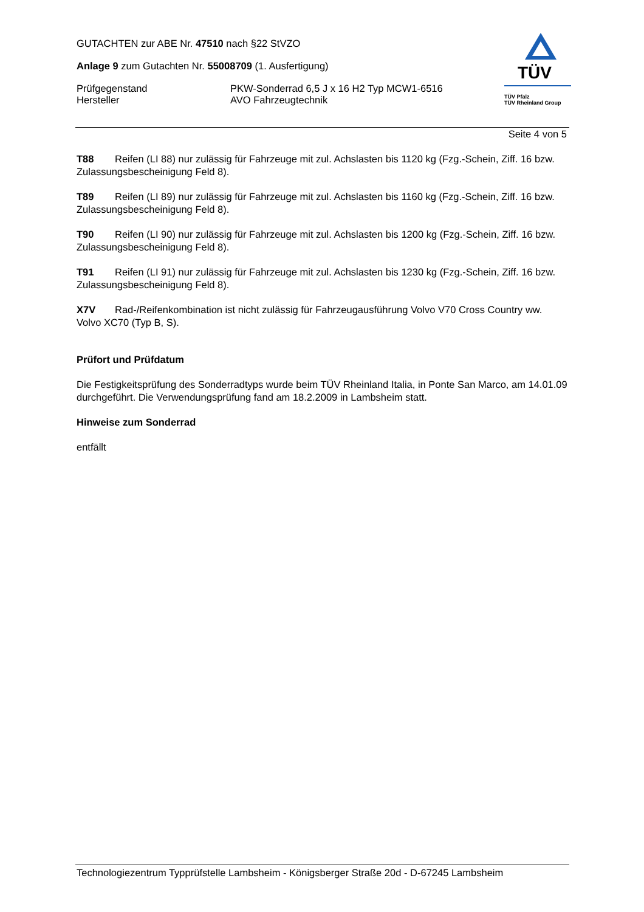GUTACHTEN zur ABE Nr. 47510 nach §22 StVZO
Anlage 9 zum Gutachten Nr. 55008709 (1. Ausfertigung)
Prüfgegenstand PKW-Sonderrad 6,5 J x 16 H2 Typ MCW1-6516
Hersteller AVO Fahrzeugtechnik
TÜV
TÜV Pfalz
TÜV Rheinland Group
Seite 4 von 5
T88 Reifen (LI 88) nur zulässig für Fahrzeuge mit zul. Achslasten bis 1120 kg (Fzg.-Schein, Ziff. 16 bzw. Zulassungsbescheinigung Feld 8).
T89 Reifen (LI 89) nur zulässig für Fahrzeuge mit zul. Achslasten bis 1160 kg (Fzg.-Schein, Ziff. 16 bzw. Zulassungsbescheinigung Feld 8).
T90 Reifen (LI 90) nur zulässig für Fahrzeuge mit zul. Achslasten bis 1200 kg (Fzg.-Schein, Ziff. 16 bzw. Zulassungsbescheinigung Feld 8).
T91 Reifen (LI 91) nur zulässig für Fahrzeuge mit zul. Achslasten bis 1230 kg (Fzg.-Schein, Ziff. 16 bzw. Zulassungsbescheinigung Feld 8).
X7V Rad-/Reifenkombination ist nicht zulässig für Fahrzeugausführung Volvo V70 Cross Country ww. Volvo XC70 (Typ B, S).
Prüfort und Prüfdatum
Die Festigkeitsprüfung des Sonderradtyps wurde beim TÜV Rheinland Italia, in Ponte San Marco, am 14.01.09 durchgeführt. Die Verwendungsprüfung fand am 18.2.2009 in Lambsheim statt.
Hinweise zum Sonderrad
entfällt
Technologiezentrum Typprüfstelle Lambsheim - Königsberger Straße 20d - D-67245 Lambsheim